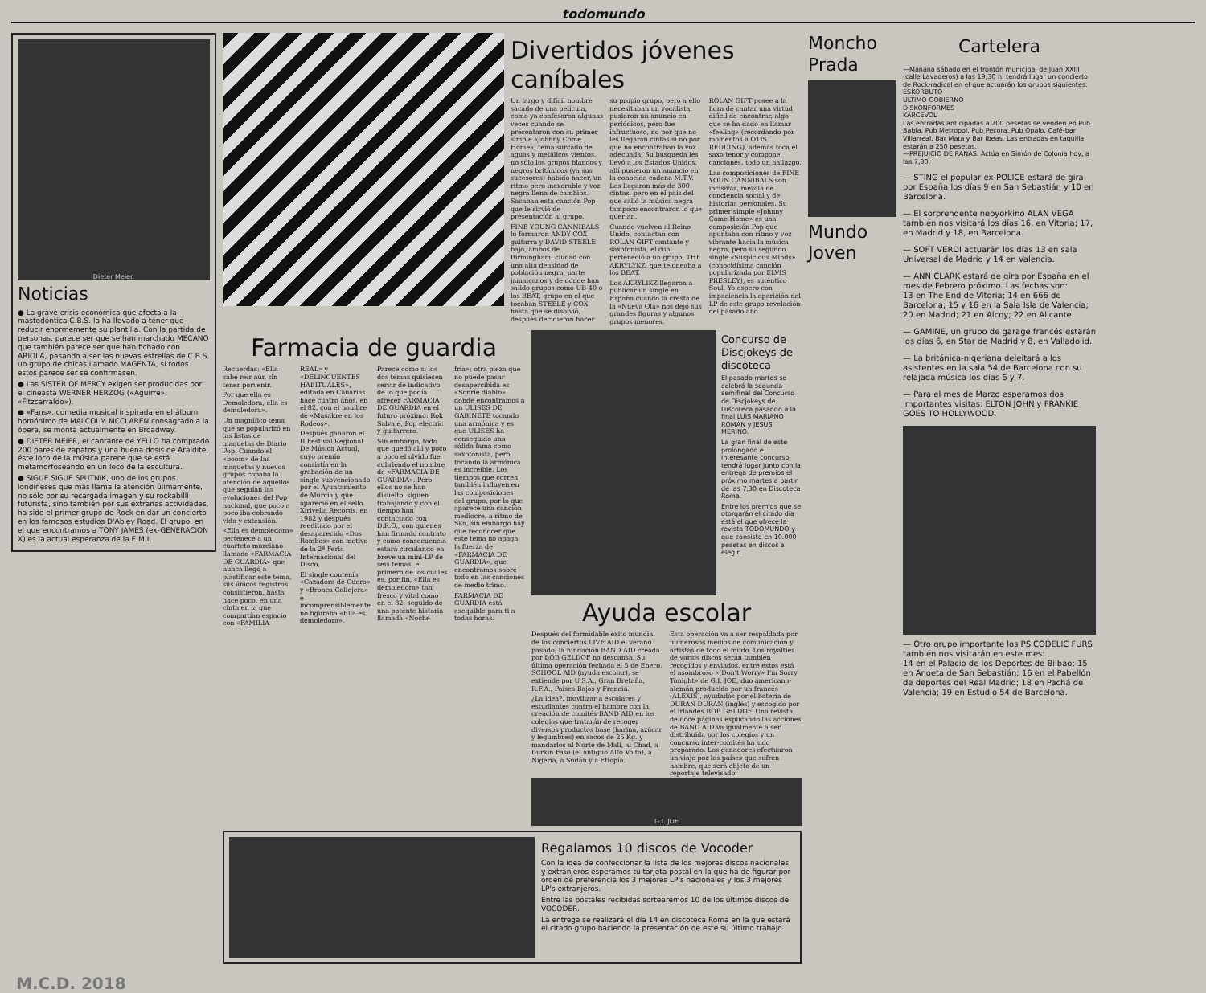todomundo
Dieter Meier.
Noticias
● La grave crisis económica que afecta a la mastodóntica C.B.S. la ha llevado a tener que reducir enormemente su plantilla. Con la partida de personas, parece ser que se han marchado MECANO que también parece ser que han fichado con ARIOLA, pasando a ser las nuevas estrellas de C.B.S. un grupo de chicas llamado MAGENTA, si todos estos parece ser se confirmasen.
● Las SISTER OF MERCY exigen ser producidas por el cineasta WERNER HERZOG («Aguirre», «Fitzcarraldo»).
● «Fans», comedia musical inspirada en el álbum homónimo de MALCOLM MCCLAREN consagrado a la ópera, se monta actualmente en Broadway.
● DIETER MEIER, el cantante de YELLO ha comprado 200 pares de zapatos y una buena dosis de Araldite, éste loco de la música parece que se está metamorfoseando en un loco de la escultura.
● SIGUE SIGUE SPUTNIK, uno de los grupos londineses que más llama la atención úlimamente, no sólo por su recargada imagen y su rockabilli futurista, sino también por sus extrañas actividades, ha sido el primer grupo de Rock en dar un concierto en los famosos estudios D'Abley Road. El grupo, en el que encontramos a TONY JAMES (ex-GENERACION X) es la actual esperanza de la E.M.I.
Divertidos jóvenes caníbales
Un largo y difícil nombre sacado de una película, como ya confesaron algunas veces cuando se presentaron con su primer simple «Johnny Come Home», tema surcado de aguas y metálicos vientos, no sólo los grupos blancos y negros británicos (ya sus sucesores) habido hacer, un ritmo pero inexorable y voz negra llena de cambios. Sacaban esta canción Pop que le sirvió de presentación al grupo.
FINE YOUNG CANNIBALS lo formaron ANDY COX guitarra y DAVID STEELE bajo, ambos de Birmingham, ciudad con una alta densidad de población negra, parte jamaicanos y de donde han salido grupos como UB-40 o los BEAT, grupo en el que tocaban STEELE y COX hasta que se disolvió, después decidieron hacer su propio grupo, pero a ello necesitaban un vocalista, pusieron un anuncio en periódicos, pero fue infructuoso, no por que no les llegaran cintas si no por que no encontraban la voz adecuada. Su búsqueda les llevó a los Estados Unidos, allí pusieron un anuncio en la conocida cadena M.T.V. Les llegaron más de 300 cintas, pero en el país del que salió la música negra tampoco encontraron lo que querían.
Cuando vuelven al Reino Unido, contactan con ROLAN GIFT cantante y saxofonista, el cual perteneció a un grupo, THE AKRYLYKZ, que teloneaba a los BEAT.
Los AKRYLIKZ llegaron a publicar un single en España cuando la cresta de la «Nueva Ola» nos dejó sus grandes figuras y algunos grupos menores.
ROLAN GIFT posee a la hora de cantar una virtud difícil de encontrar, algo que se ha dado en llamar «feeling» (recordando por momentos a OTIS REDDING), además toca el saxo tenor y compone canciones, todo un hallazgo.
Las composiciones de FINE YOUN CANNIBALS son incisivas, mezcla de conciencia social y de historias personales. Su primer simple «Johnny Come Home» es una composición Pop que apuntaba con ritmo y voz vibrante hacia la música negra, pero su segundo single «Suspicious Minds» (conocidísima canción popularizada por ELVIS PRESLEY), es auténtico Soul. Yo espero con impaciencia la aparición del LP de este grupo revelación del pasado año.
Farmacia de guardia
Recuerdas: «Ella sabe reír aún sin tener porvenir.
Por que ella es Demoledora, ella es demoledora».
Un magnífico tema que se popularizó en las listas de maquetas de Diario Pop. Cuando el «boom» de las maquetas y nuevos grupos copaba la atención de aquellos que seguían las evoluciones del Pop nacional, que poco a poco iba cobrando vida y extensión.
«Ella es demoledora» pertenece a un cuarteto murciano llamado «FARMACIA DE GUARDIA» que nunca llegó a plastificar este tema, sus únicos registros consistieron, hasta hace poco, en una cinta en la que compartían espacio con «FAMILIA REAL» y «DELINCUENTES HABITUALES», editada en Canarias hace cuatro años, en el 82, con el nombre de «Masakre en los Rodeos».
Después ganaron el II Festival Regional De Música Actual, cuyo premio consistía en la grabación de un single subvencionado por el Ayuntamiento de Murcia y que apareció en el sello Xirivella Records, en 1982 y después reeditado por el desaparecido «Dos Rombos» con motivo de la 2ª Feria Internacional del Disco.
El single contenía «Cazadora de Cuero» y «Bronca Callejera» e incomprensiblemente no figuraba «Ella es demoledora».
Parece como si los dos temas quisiesen servir de indicativo de lo que podía ofrecer FARMACIA DE GUARDIA en el futuro próximo: Rok Salvaje, Pop electric y guitarrero.
Sin embargo, todo que quedó allí y poco a poco el olvido fue cubriendo el nombre de «FARMACIA DE GUARDIA». Pero ellos no se han disuelto, siguen trabajando y con el tiempo han contactado con D.R.O., con quienes han firmado contrato y como consecuencia estará circulando en breve un mini-LP de seis temas, el primero de los cuales es, por fin, «Ella es demoledora» tan fresco y vital como en el 82, seguido de una potente historia llamada «Noche fría»; otra pieza que no puede pasar desapercibida es «Sonríe diablo» donde encontramos a un ULISES DE GABINETE tocando una armónica y es que ULISES ha conseguido una sólida fama como saxofonista, pero tocando la armónica es increíble. Los tiempos que corren también influyen en las composiciones del grupo, por lo que aparece una canción mediocre, a ritmo de Ska, sin embargo hay que reconocer que este tema no apaga la fuerza de «FARMACIA DE GUARDIA», que encontramos sobre todo en las canciones de medio trimo.
FARMACIA DE GUARDIA está asequible para ti a todas horas.
Concurso de Discjokeys de discoteca
El pasado martes se celebró la segunda semifinal del Concurso de Discjokeys de Discoteca pasando a la final LUIS MARIANO ROMAN y JESUS MERINO.
La gran final de este prolongado e interesante concurso tendrá lugar junto con la entrega de premios el próximo martes a partir de las 7,30 en Discoteca Roma.
Entre los premios que se otorgarán el citado día está el que ofrece la revista TODOMUNDO y que consiste en 10.000 pesetas en discos a elegir.
Ayuda escolar
Después del formidable éxito mundial de los conciertos LIVE AID el verano pasado, la fundación BAND AID creada por BOB GELDOF no descansa. Su última operación fechada el 5 de Enero, SCHOOL AID (ayuda escolar), se extiende por U.S.A., Gran Bretaña, R.F.A., Países Bajos y Francia.
¿La idea?, movilizar a escolares y estudiantes contra el hambre con la creación de comités BAND AID en los colegios que tratarán de recoger diversos productos base (harina, azúcar y legumbres) en sacos de 25 Kg. y mandarlos al Norte de Mali, al Chad, a Burkin Faso (el antiguo Alto Volta), a Nigeria, a Sudán y a Etiopía.
Esta operación va a ser respaldada por numerosos medios de comunicación y artistas de todo el mudo. Los royalties de varios discos serán también recogidos y enviados, entre estos está el asombroso «(Don't Worry» I'm Sorry Tonight» de G.I. JOE, duo americano-alemán producido por un francés (ALEXIS), ayudados por el batería de DURAN DURAN (inglés) y escogido por el irlandés BOB GELDOF. Una revista de doce páginas explicando las acciones de BAND AID va igualmente a ser distribuida por los colegios y un concurso inter-comités ha sido preparado. Los ganadores efectuaron un viaje por los países que sufren hambre, que será objeto de un reportaje televisado.
G.I. JOE
Regalamos 10 discos de Vocoder
Con la idea de confeccionar la lista de los mejores discos nacionales y extranjeros esperamos tu tarjeta postal en la que ha de figurar por orden de preferencia los 3 mejores LP's nacionales y los 3 mejores LP's extranjeros.
Entre las postales recibidas sortearemos 10 de los últimos discos de VOCODER.
La entrega se realizará el día 14 en discoteca Roma en la que estará el citado grupo haciendo la presentación de este su último trabajo.
Moncho Prada
Mundo Joven
Cartelera
—Mañana sábado en el frontón municipal de Juan XXIII (calle Lavaderos) a las 19,30 h. tendrá lugar un concierto de Rock-radical en el que actuarán los grupos siguientes:
ESKORBUTO
ULTIMO GOBIERNO
DISKONFORMES
KARCEVOL
Las entradas anticipadas a 200 pesetas se venden en Pub Babia, Pub Metropol, Pub Pecora, Pub Opalo, Café-bar Villarreal, Bar Mata y Bar Ibeas. Las entradas en taquilla estarán a 250 pesetas.
—PREJUICIO DE RANAS. Actúa en Simón de Colonia hoy, a las 7,30.
— STING el popular ex-POLICE estará de gira por España los días 9 en San Sebastián y 10 en Barcelona.
— El sorprendente neoyorkino ALAN VEGA también nos visitará los días 16, en Vitoria; 17, en Madrid y 18, en Barcelona.
— SOFT VERDI actuarán los días 13 en sala Universal de Madrid y 14 en Valencia.
— ANN CLARK estará de gira por España en el mes de Febrero próximo. Las fechas son:
13 en The End de Vitoria; 14 en 666 de Barcelona; 15 y 16 en la Sala Isla de Valencia; 20 en Madrid; 21 en Alcoy; 22 en Alicante.
— GAMINE, un grupo de garage francés estarán los días 6, en Star de Madrid y 8, en Valladolid.
— La británica-nigeriana deleitará a los asistentes en la sala 54 de Barcelona con su relajada música los días 6 y 7.
— Para el mes de Marzo esperamos dos importantes visitas: ELTON JOHN y FRANKIE GOES TO HOLLYWOOD.
— Otro grupo importante los PSICODELIC FURS también nos visitarán en este mes:
14 en el Palacio de los Deportes de Bilbao; 15 en Anoeta de San Sebastián; 16 en el Pabellón de deportes del Real Madrid; 18 en Pachá de Valencia; 19 en Estudio 54 de Barcelona.
M.C.D. 2018